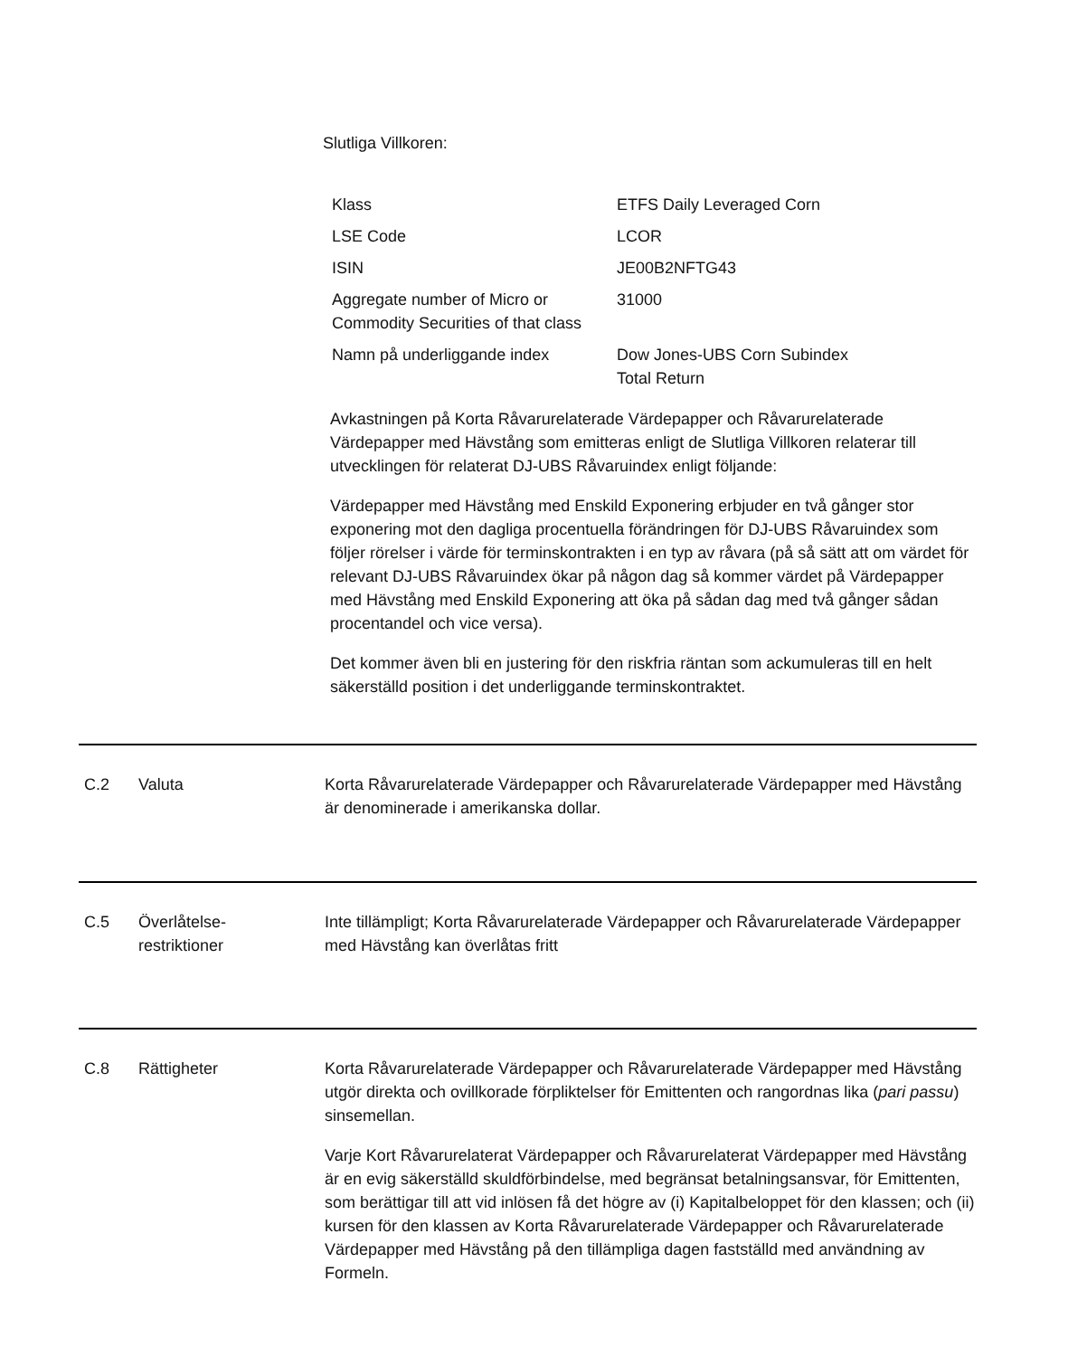Slutliga Villkoren:
| Klass | ETFS Daily Leveraged Corn |
| LSE Code | LCOR |
| ISIN | JE00B2NFTG43 |
| Aggregate number of Micro or Commodity Securities of that class | 31000 |
| Namn på underliggande index | Dow Jones-UBS Corn Subindex Total Return |
Avkastningen på Korta Råvarurelaterade Värdepapper och Råvarurelaterade Värdepapper med Hävstång som emitteras enligt de Slutliga Villkoren relaterar till utvecklingen för relaterat DJ-UBS Råvaruindex enligt följande:
Värdepapper med Hävstång med Enskild Exponering erbjuder en två gånger stor exponering mot den dagliga procentuella förändringen för DJ-UBS Råvaruindex som följer rörelser i värde för terminskontrakten i en typ av råvara (på så sätt att om värdet för relevant DJ-UBS Råvaruindex ökar på någon dag så kommer värdet på Värdepapper med Hävstång med Enskild Exponering att öka på sådan dag med två gånger sådan procentandel och vice versa).
Det kommer även bli en justering för den riskfria räntan som ackumuleras till en helt säkerställd position i det underliggande terminskontraktet.
C.2 Valuta Korta Råvarurelaterade Värdepapper och Råvarurelaterade Värdepapper med Hävstång är denominerade i amerikanska dollar.
C.5 Överlåtelse-
restriktioner
Inte tillämpligt; Korta Råvarurelaterade Värdepapper och Råvarurelaterade Värdepapper med Hävstång kan överlåtas fritt
C.8 Rättigheter Korta Råvarurelaterade Värdepapper och Råvarurelaterade Värdepapper med Hävstång utgör direkta och ovillkorade förpliktelser för Emittenten och rangordnas lika (pari passu) sinsemellan.
Varje Kort Råvarurelaterat Värdepapper och Råvarurelaterat Värdepapper med Hävstång är en evig säkerställd skuldförbindelse, med begränsat betalningsansvar, för Emittenten, som berättigar till att vid inlösen få det högre av (i) Kapitalbeloppet för den klassen; och (ii) kursen för den klassen av Korta Råvarurelaterade Värdepapper och Råvarurelaterade Värdepapper med Hävstång på den tillämpliga dagen fastställd med användning av Formeln.